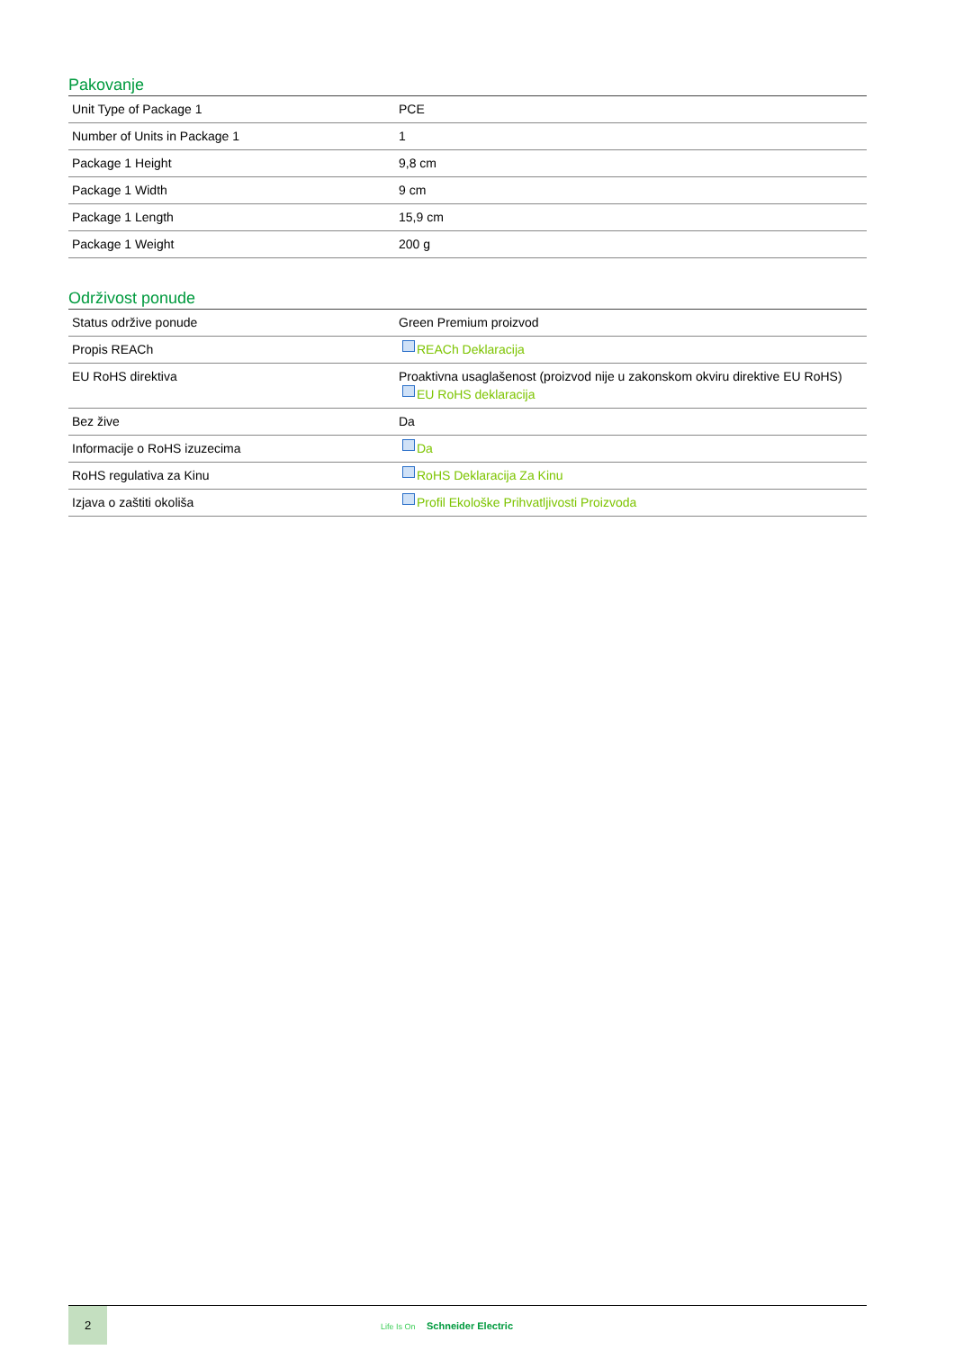Pakovanje
| Unit Type of Package 1 | PCE |
| Number of Units in Package 1 | 1 |
| Package 1 Height | 9,8 cm |
| Package 1 Width | 9 cm |
| Package 1 Length | 15,9 cm |
| Package 1 Weight | 200 g |
Održivost ponude
| Status održive ponude | Green Premium proizvod |
| Propis REACh | REACh Deklaracija |
| EU RoHS direktiva | Proaktivna usaglašenost (proizvod nije u zakonskom okviru direktive EU RoHS) EU RoHS deklaracija |
| Bez žive | Da |
| Informacije o RoHS izuzecima | Da |
| RoHS regulativa za Kinu | RoHS Deklaracija Za Kinu |
| Izjava o zaštiti okoliša | Profil Ekološke Prihvatljivosti Proizvoda |
2
Life Is On Schneider Electric